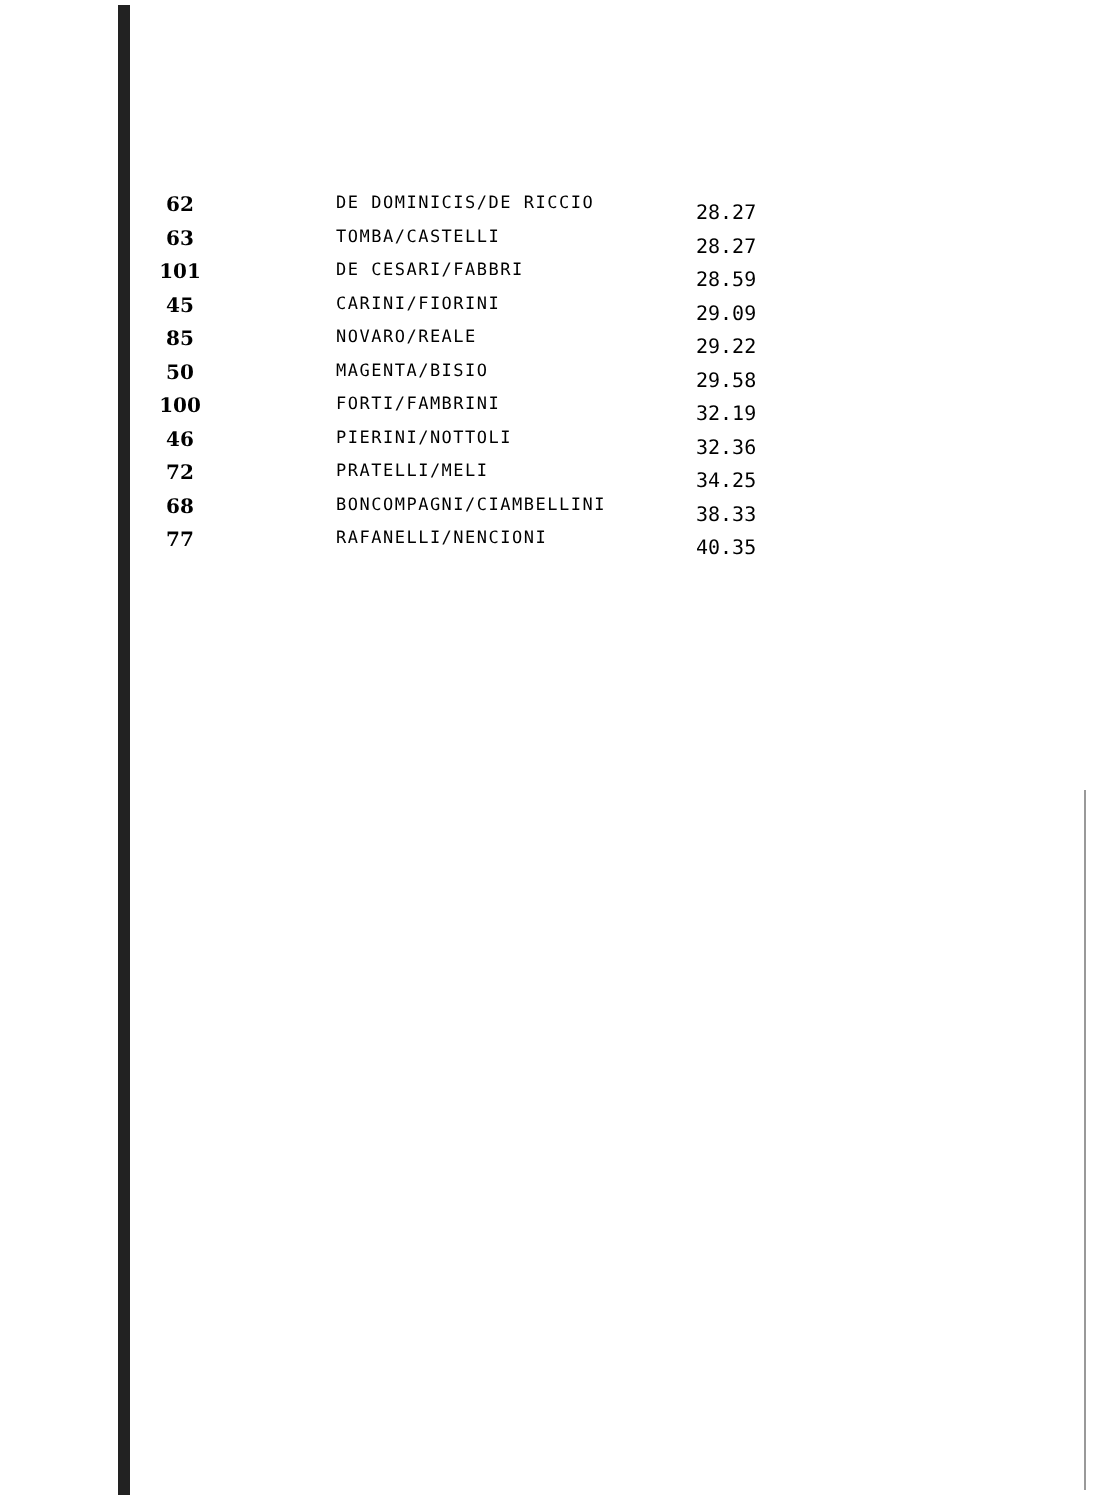| 62 | DE DOMINICIS/DE RICCIO | 28.27 |
| 63 | TOMBA/CASTELLI | 28.27 |
| 101 | DE CESARI/FABBRI | 28.59 |
| 45 | CARINI/FIORINI | 29.09 |
| 85 | NOVARO/REALE | 29.22 |
| 50 | MAGENTA/BISIO | 29.58 |
| 100 | FORTI/FAMBRINI | 32.19 |
| 46 | PIERINI/NOTTOLI | 32.36 |
| 72 | PRATELLI/MELI | 34.25 |
| 68 | BONCOMPAGNI/CIAMBELLINI | 38.33 |
| 77 | RAFANELLI/NENCIONI | 40.35 |